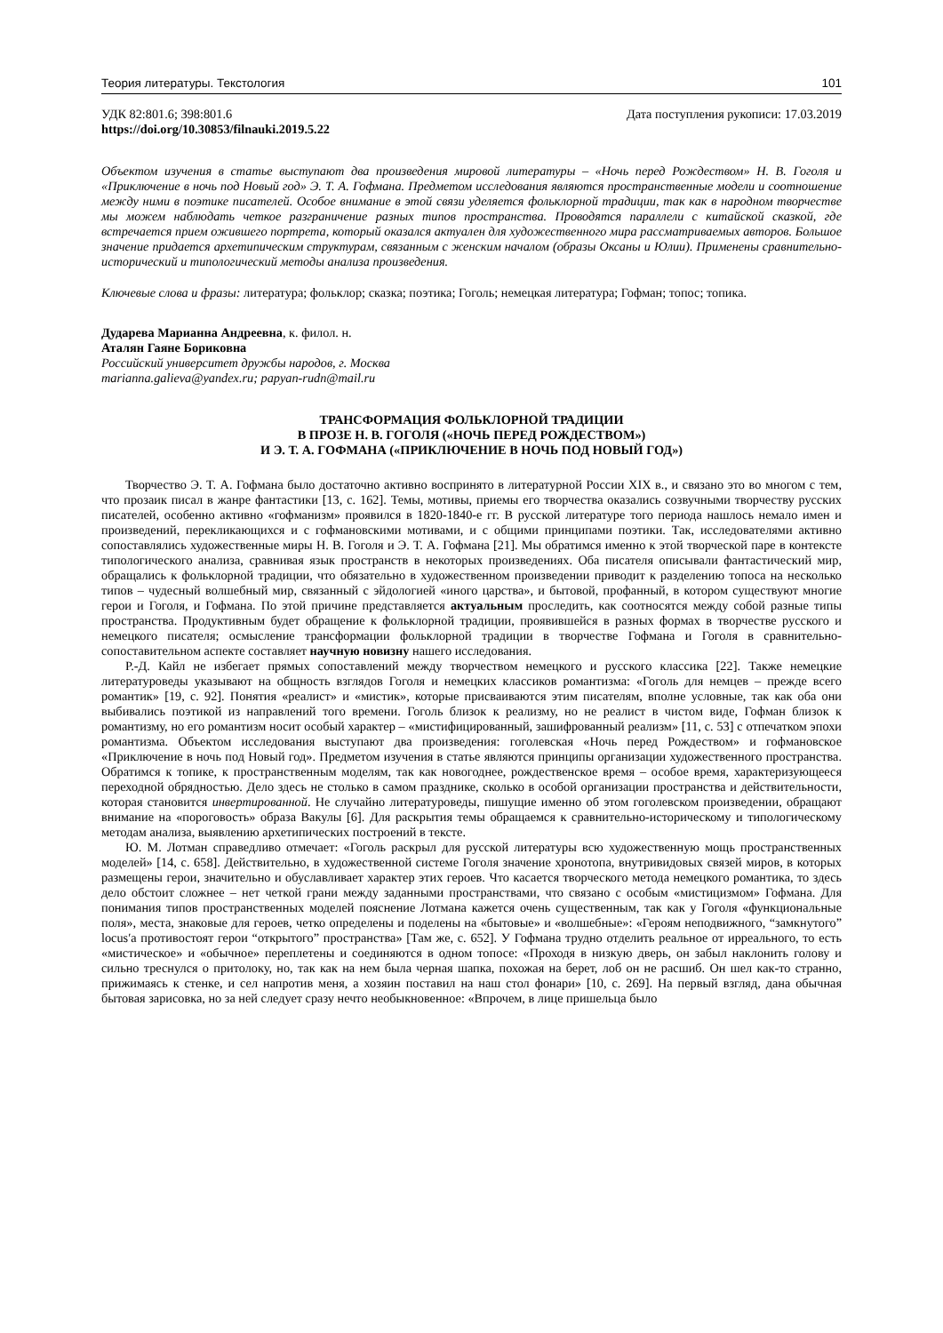Теория литературы. Текстология 101
УДК 82:801.6; 398:801.6
https://doi.org/10.30853/filnauki.2019.5.22 Дата поступления рукописи: 17.03.2019
Объектом изучения в статье выступают два произведения мировой литературы – «Ночь перед Рождеством» Н. В. Гоголя и «Приключение в ночь под Новый год» Э. Т. А. Гофмана. Предметом исследования являются пространственные модели и соотношение между ними в поэтике писателей. Особое внимание в этой связи уделяется фольклорной традиции, так как в народном творчестве мы можем наблюдать четкое разграничение разных типов пространства. Проводятся параллели с китайской сказкой, где встречается прием ожившего портрета, который оказался актуален для художественного мира рассматриваемых авторов. Большое значение придается архетипическим структурам, связанным с женским началом (образы Оксаны и Юлии). Применены сравнительно-исторический и типологический методы анализа произведения.
Ключевые слова и фразы: литература; фольклор; сказка; поэтика; Гоголь; немецкая литература; Гофман; топос; топика.
Дударева Марианна Андреевна, к. филол. н.
Аталян Гаяне Бориковна
Российский университет дружбы народов, г. Москва
marianna.galieva@yandex.ru; papyan-rudn@mail.ru
ТРАНСФОРМАЦИЯ ФОЛЬКЛОРНОЙ ТРАДИЦИИ
В ПРОЗЕ Н. В. ГОГОЛЯ («НОЧЬ ПЕРЕД РОЖДЕСТВОМ»)
И Э. Т. А. ГОФМАНА («ПРИКЛЮЧЕНИЕ В НОЧЬ ПОД НОВЫЙ ГОД»)
Творчество Э. Т. А. Гофмана было достаточно активно воспринято в литературной России XIX в., и связано это во многом с тем, что прозаик писал в жанре фантастики [13, с. 162]. Темы, мотивы, приемы его творчества оказались созвучными творчеству русских писателей, особенно активно «гофманизм» проявился в 1820-1840-е гг. В русской литературе того периода нашлось немало имен и произведений, перекликающихся и с гофмановскими мотивами, и с общими принципами поэтики. Так, исследователями активно сопоставлялись художественные миры Н. В. Гоголя и Э. Т. А. Гофмана [21]. Мы обратимся именно к этой творческой паре в контексте типологического анализа, сравнивая язык пространств в некоторых произведениях. Оба писателя описывали фантастический мир, обращались к фольклорной традиции, что обязательно в художественном произведении приводит к разделению топоса на несколько типов – чудесный волшебный мир, связанный с эйдологией «иного царства», и бытовой, профанный, в котором существуют многие герои и Гоголя, и Гофмана. По этой причине представляется актуальным проследить, как соотносятся между собой разные типы пространства. Продуктивным будет обращение к фольклорной традиции, проявившейся в разных формах в творчестве русского и немецкого писателя; осмысление трансформации фольклорной традиции в творчестве Гофмана и Гоголя в сравнительно-сопоставительном аспекте составляет научную новизну нашего исследования.
Р.-Д. Кайл не избегает прямых сопоставлений между творчеством немецкого и русского классика [22]. Также немецкие литературоведы указывают на общность взглядов Гоголя и немецких классиков романтизма: «Гоголь для немцев – прежде всего романтик» [19, с. 92]. Понятия «реалист» и «мистик», которые присваиваются этим писателям, вполне условные, так как оба они выбивались поэтикой из направлений того времени. Гоголь близок к реализму, но не реалист в чистом виде, Гофман близок к романтизму, но его романтизм носит особый характер – «мистифицированный, зашифрованный реализм» [11, с. 53] с отпечатком эпохи романтизма. Объектом исследования выступают два произведения: гоголевская «Ночь перед Рождеством» и гофмановское «Приключение в ночь под Новый год». Предметом изучения в статье являются принципы организации художественного пространства. Обратимся к топике, к пространственным моделям, так как новогоднее, рождественское время – особое время, характеризующееся переходной обрядностью. Дело здесь не столько в самом празднике, сколько в особой организации пространства и действительности, которая становится инвертированной. Не случайно литературоведы, пишущие именно об этом гоголевском произведении, обращают внимание на «пороговость» образа Вакулы [6]. Для раскрытия темы обращаемся к сравнительно-историческому и типологическому методам анализа, выявлению архетипических построений в тексте.
Ю. М. Лотман справедливо отмечает: «Гоголь раскрыл для русской литературы всю художественную мощь пространственных моделей» [14, с. 658]. Действительно, в художественной системе Гоголя значение хронотопа, внутривидовых связей миров, в которых размещены герои, значительно и обуславливает характер этих героев. Что касается творческого метода немецкого романтика, то здесь дело обстоит сложнее – нет четкой грани между заданными пространствами, что связано с особым «мистицизмом» Гофмана. Для понимания типов пространственных моделей пояснение Лотмана кажется очень существенным, так как у Гоголя «функциональные поля», места, знаковые для героев, четко определены и поделены на «бытовые» и «волшебные»: «Героям неподвижного, “замкнутого” locus′а противостоят герои “открытого” пространства» [Там же, с. 652]. У Гофмана трудно отделить реальное от ирреального, то есть «мистическое» и «обычное» переплетены и соединяются в одном топосе: «Проходя в низкую дверь, он забыл наклонить голову и сильно треснулся о притолоку, но, так как на нем была черная шапка, похожая на берет, лоб он не расшиб. Он шел как-то странно, прижимаясь к стенке, и сел напротив меня, а хозяин поставил на наш стол фонари» [10, с. 269]. На первый взгляд, дана обычная бытовая зарисовка, но за ней следует сразу нечто необыкновенное: «Впрочем, в лице пришельца было